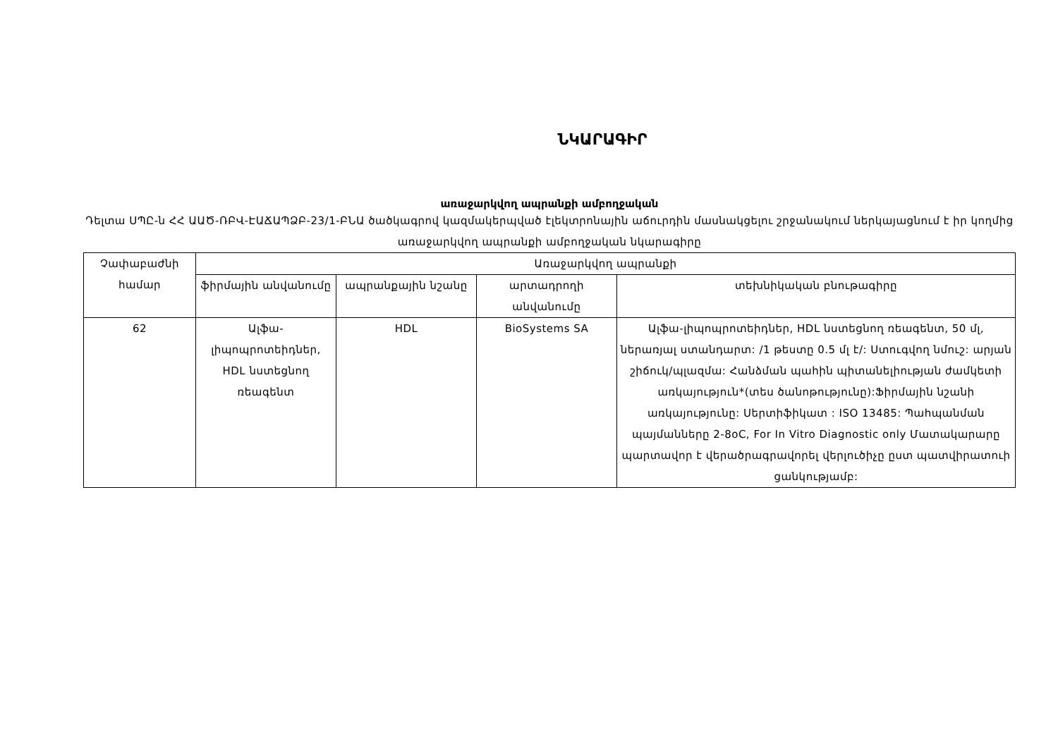ՆԿԱՐԱԳԻՐ
առաջարկվող ապրանքի ամբողջական
Դելտա ՍՊԸ-ն ՀՀ ԱԱԾ-ՌԲՎ-ԷԱՃԱՊՁԲ-23/1-ԲՆԱ ծածկագրով կազմակերպված էլեկտրոնային աճուրդին մասնակցելու շրջանակում ներկայացնում է իր կողմից առաջարկվող ապրանքի ամբողջական նկարագիրը
| Չափաբաժնի համար | Առաջարկվող ապրանքի | | | |
| --- | --- | --- | --- | --- |
| | ֆիրմային անվանումը | ապրանքային նշանը | արտադրողի անվանումը | տեխնիկական բնութագիրը |
| 62 | Ալֆա-լիպոպրոտեիդներ, HDL նստեցնող ռեագենտ | HDL | BioSystems SA | Ալֆա-լիպոպրոտեիդներ, HDL նստեցնող ռեագենտ, 50 մլ, ներառյալ ստանդարտ: /1 թեստը 0.5 մլ է/: Ստուգվող նմուշ: արյան շիճուկ/պլազմա: Հանձման պահին պիտանելիության ժամկետի առկայություն*(տես ծանոթությունը):Ֆիրմային նշանի առկայությունը: Սերտիֆիկատ : ISO 13485: Պահպանման պայմանները 2-8oC, For In Vitro Diagnostic only Մատակարարը պարտավոր է վերածրագրավորել վերլուծիչը ըստ պատվիրատուի ցանկությամբ: |